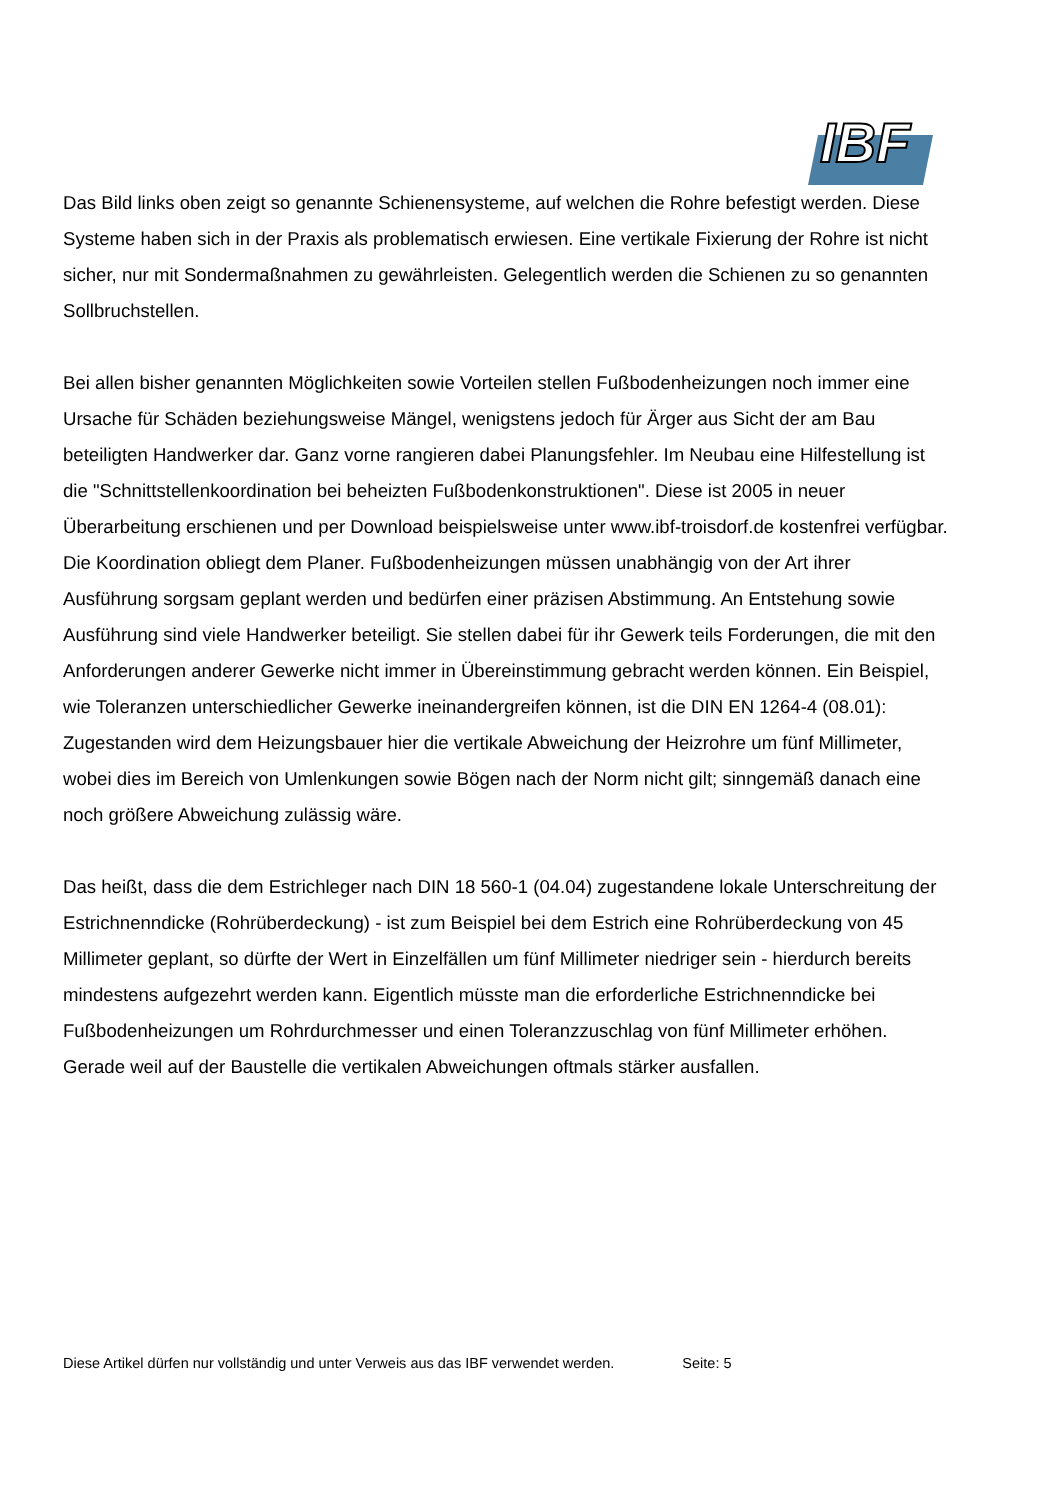IBF
Das Bild links oben zeigt so genannte Schienensysteme, auf welchen die Rohre befestigt werden. Diese Systeme haben sich in der Praxis als problematisch erwiesen. Eine vertikale Fixierung der Rohre ist nicht sicher, nur mit Sondermaßnahmen zu gewährleisten. Gelegentlich werden die Schienen zu so genannten Sollbruchstellen.
Bei allen bisher genannten Möglichkeiten sowie Vorteilen stellen Fußbodenheizungen noch immer eine Ursache für Schäden beziehungsweise Mängel, wenigstens jedoch für Ärger aus Sicht der am Bau beteiligten Handwerker dar. Ganz vorne rangieren dabei Planungsfehler. Im Neubau eine Hilfestellung ist die "Schnittstellenkoordination bei beheizten Fußbodenkonstruktionen". Diese ist 2005 in neuer Überarbeitung erschienen und per Download beispielsweise unter www.ibf-troisdorf.de kostenfrei verfügbar. Die Koordination obliegt dem Planer. Fußbodenheizungen müssen unabhängig von der Art ihrer Ausführung sorgsam geplant werden und bedürfen einer präzisen Abstimmung. An Entstehung sowie Ausführung sind viele Handwerker beteiligt. Sie stellen dabei für ihr Gewerk teils Forderungen, die mit den Anforderungen anderer Gewerke nicht immer in Übereinstimmung gebracht werden können. Ein Beispiel, wie Toleranzen unterschiedlicher Gewerke ineinandergreifen können, ist die DIN EN 1264-4 (08.01): Zugestanden wird dem Heizungsbauer hier die vertikale Abweichung der Heizrohre um fünf Millimeter, wobei dies im Bereich von Umlenkungen sowie Bögen nach der Norm nicht gilt; sinngemäß danach eine noch größere Abweichung zulässig wäre.
Das heißt, dass die dem Estrichleger nach DIN 18 560-1 (04.04) zugestandene lokale Unterschreitung der Estrichnenndicke (Rohrüberdeckung) - ist zum Beispiel bei dem Estrich eine Rohrüberdeckung von 45 Millimeter geplant, so dürfte der Wert in Einzelfällen um fünf Millimeter niedriger sein - hierdurch bereits mindestens aufgezehrt werden kann. Eigentlich müsste man die erforderliche Estrichnenndicke bei Fußbodenheizungen um Rohrdurchmesser und einen Toleranzzuschlag von fünf Millimeter erhöhen. Gerade weil auf der Baustelle die vertikalen Abweichungen oftmals stärker ausfallen.
Diese Artikel dürfen nur vollständig und unter Verweis aus das IBF verwendet werden. Seite: 5